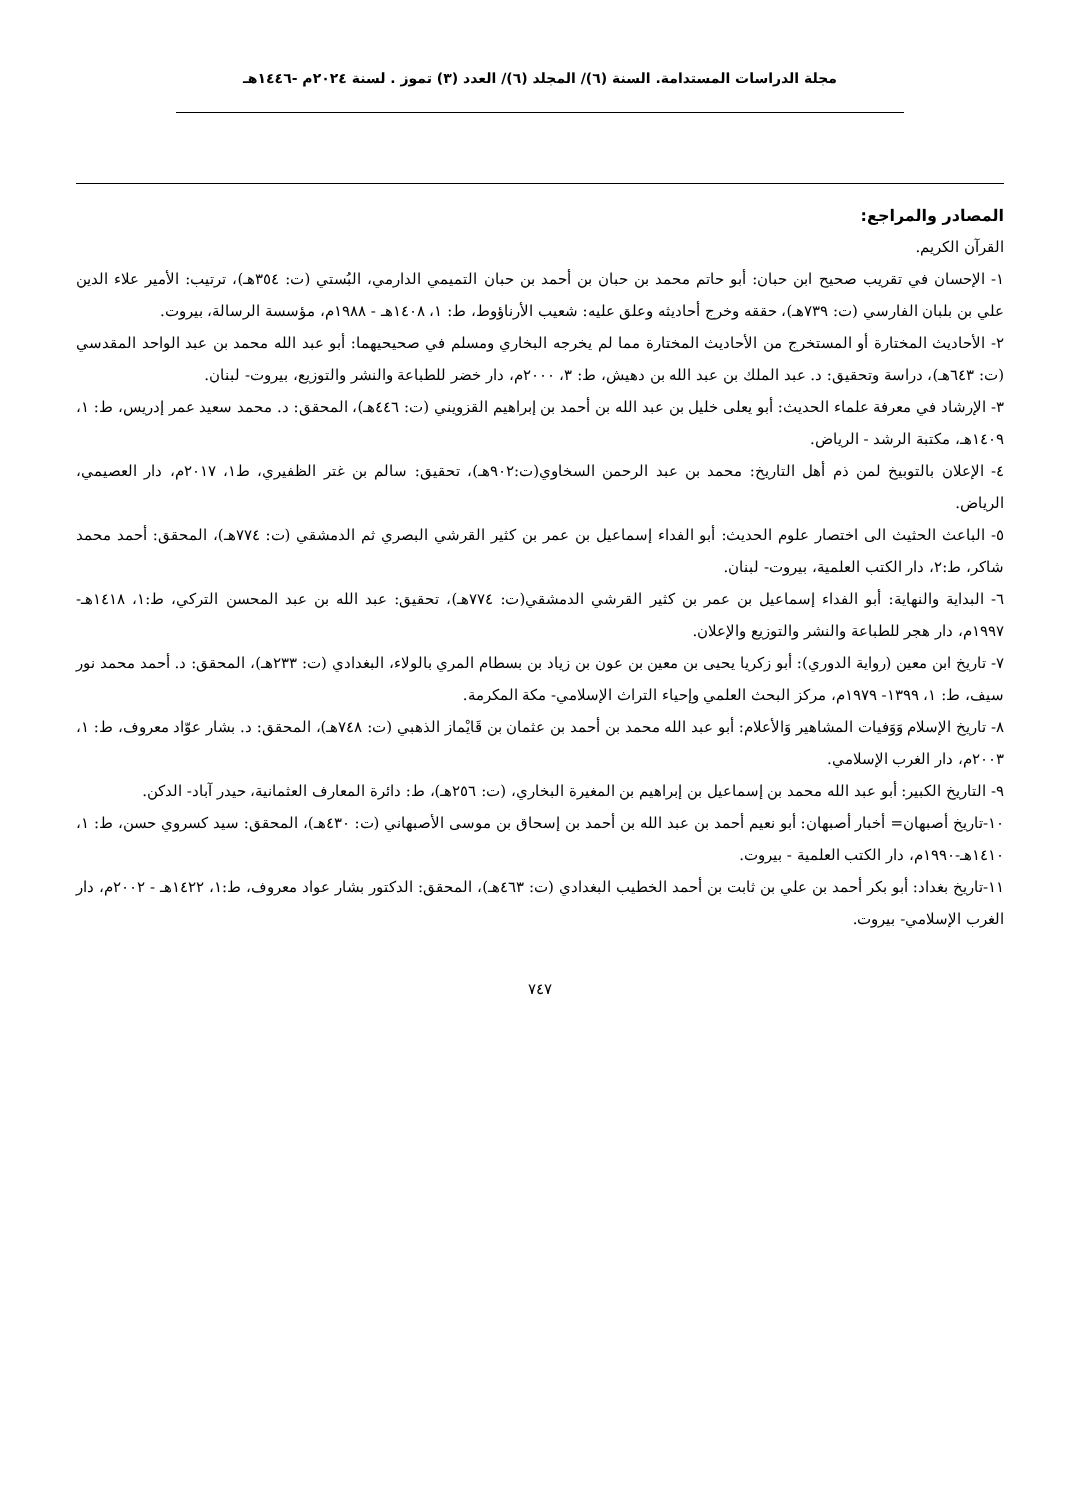مجلة الدراسات المستدامة. السنة (٦)/ المجلد (٦)/ العدد (٣) تموز . لسنة ٢٠٢٤م -١٤٤٦هـ
المصادر والمراجع:
القرآن الكريم.
١- الإحسان في تقريب صحيح ابن حبان: أبو حاتم محمد بن حبان بن أحمد بن حبان التميمي الدارمي، البُستي (ت: ٣٥٤هـ)، ترتيب: الأمير علاء الدين علي بن بلبان الفارسي (ت: ٧٣٩هـ)، حققه وخرج أحاديثه وعلق عليه: شعيب الأرناؤوط، ط: ١، ١٤٠٨هـ - ١٩٨٨م، مؤسسة الرسالة، بيروت.
٢- الأحاديث المختارة أو المستخرج من الأحاديث المختارة مما لم يخرجه البخاري ومسلم في صحيحيهما: أبو عبد الله محمد بن عبد الواحد المقدسي (ت: ٦٤٣هـ)، دراسة وتحقيق: د. عبد الملك بن عبد الله بن دهيش، ط: ٣، ٢٠٠٠م، دار خضر للطباعة والنشر والتوزيع، بيروت- لبنان.
٣- الإرشاد في معرفة علماء الحديث: أبو يعلى خليل بن عبد الله بن أحمد بن إبراهيم القزويني (ت: ٤٤٦هـ)، المحقق: د. محمد سعيد عمر إدريس، ط: ١، ١٤٠٩هـ، مكتبة الرشد - الرياض.
٤- الإعلان بالتوبيخ لمن ذم أهل التاريخ: محمد بن عبد الرحمن السخاوي(ت:٩٠٢هـ)، تحقيق: سالم بن غتر الظفيري، ط١، ٢٠١٧م، دار العصيمي، الرياض.
٥- الباعث الحثيث الى اختصار علوم الحديث: أبو الفداء إسماعيل بن عمر بن كثير القرشي البصري ثم الدمشقي (ت: ٧٧٤هـ)، المحقق: أحمد محمد شاكر، ط:٢، دار الكتب العلمية، بيروت- لبنان.
٦- البداية والنهاية: أبو الفداء إسماعيل بن عمر بن كثير القرشي الدمشقي(ت: ٧٧٤هـ)، تحقيق: عبد الله بن عبد المحسن التركي، ط:١، ١٤١٨هـ- ١٩٩٧م، دار هجر للطباعة والنشر والتوزيع والإعلان.
٧- تاريخ ابن معين (رواية الدوري): أبو زكريا يحيى بن معين بن عون بن زياد بن بسطام المري بالولاء، البغدادي (ت: ٢٣٣هـ)، المحقق: د. أحمد محمد نور سيف، ط: ١، ١٣٩٩- ١٩٧٩م، مركز البحث العلمي وإحياء التراث الإسلامي- مكة المكرمة.
٨- تاريخ الإسلام وَوَفيات المشاهير وَالأعلام: أبو عبد الله محمد بن أحمد بن عثمان بن قَايْماز الذهبي (ت: ٧٤٨هـ)، المحقق: د. بشار عوّاد معروف، ط: ١، ٢٠٠٣م، دار الغرب الإسلامي.
٩- التاريخ الكبير: أبو عبد الله محمد بن إسماعيل بن إبراهيم بن المغيرة البخاري، (ت: ٢٥٦هـ)، ط: دائرة المعارف العثمانية، حيدر آباد- الدكن.
١٠-تاريخ أصبهان= أخبار أصبهان: أبو نعيم أحمد بن عبد الله بن أحمد بن إسحاق بن موسى الأصبهاني (ت: ٤٣٠هـ)، المحقق: سيد كسروي حسن، ط: ١، ١٤١٠هـ-١٩٩٠م، دار الكتب العلمية - بيروت.
١١-تاريخ بغداد: أبو بكر أحمد بن علي بن ثابت بن أحمد الخطيب البغدادي (ت: ٤٦٣هـ)، المحقق: الدكتور بشار عواد معروف، ط:١، ١٤٢٢هـ - ٢٠٠٢م، دار الغرب الإسلامي- بيروت.
٧٤٧